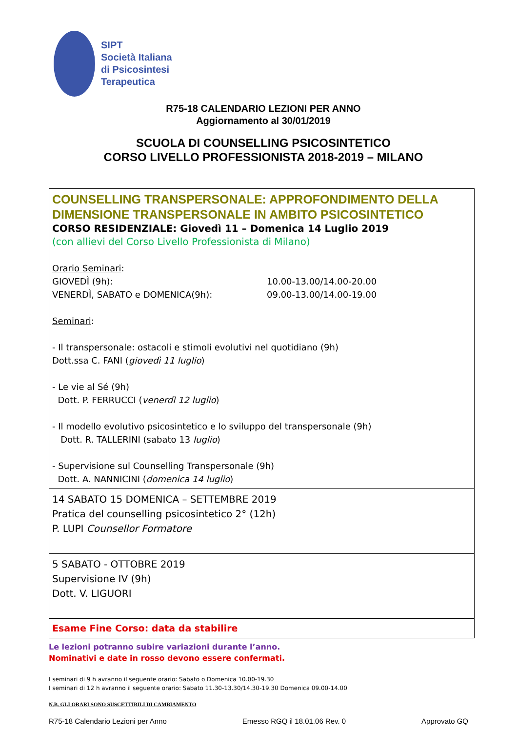SIPT
Società Italiana
di Psicosintesi
Terapeutica
R75-18 CALENDARIO LEZIONI PER ANNO
Aggiornamento al 30/01/2019
SCUOLA DI COUNSELLING PSICOSINTETICO
CORSO LIVELLO PROFESSIONISTA 2018-2019 – MILANO
| COUNSELLING TRANSPERSONALE: APPROFONDIMENTO DELLA DIMENSIONE TRANSPERSONALE IN AMBITO PSICOSINTETICO CORSO RESIDENZIALE: Giovedì 11 – Domenica 14 Luglio 2019 (con allievi del Corso Livello Professionista di Milano) Orario Seminari : GIOVEDÌ (9h): 10.00-13.00/14.00-20.00 VENERDÌ, SABATO e DOMENICA(9h): 09.00-13.00/14.00-19.00 Seminari : - Il transpersonale: ostacoli e stimoli evolutivi nel quotidiano (9h) Dott.ssa C. FANI ( giovedì 11 luglio ) - Le vie al Sé (9h) Dott. P. FERRUCCI ( venerdì 12 luglio ) - Il modello evolutivo psicosintetico e lo sviluppo del transpersonale (9h) Dott. R. TALLERINI (sabato 13 luglio ) - Supervisione sul Counselling Transpersonale (9h) Dott. A. NANNICINI ( domenica 14 luglio ) |
| 14 SABATO 15 DOMENICA – SETTEMBRE 2019 Pratica del counselling psicosintetico 2° (12h) P. LUPI Counsellor Formatore |
| 5 SABATO - OTTOBRE 2019 Supervisione IV (9h) Dott. V. LIGUORI |
| Esame Fine Corso: data da stabilire |
Le lezioni potranno subire variazioni durante l’anno.
Nominativi e date in rosso devono essere confermati.
I seminari di 9 h avranno il seguente orario: Sabato o Domenica 10.00-19.30
I seminari di 12 h avranno il seguente orario: Sabato 11.30-13.30/14.30-19.30 Domenica 09.00-14.00
N.B. GLI ORARI SONO SUSCETTIBILI DI CAMBIAMENTO
R75-18 Calendario Lezioni per Anno Emesso RGQ il 18.01.06 Rev. 0 Approvato GQ